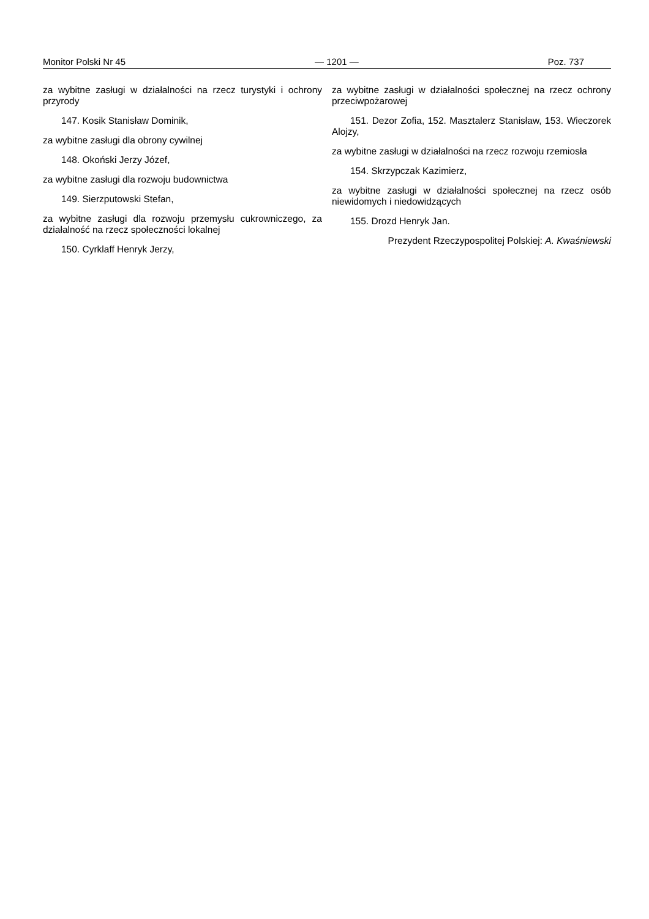Monitor Polski Nr 45 — 1201 — Poz. 737
za wybitne zasługi w działalności na rzecz turystyki i ochrony przyrody
147. Kosik Stanisław Dominik,
za wybitne zasługi dla obrony cywilnej
148. Okoński Jerzy Józef,
za wybitne zasługi dla rozwoju budownictwa
149. Sierzputowski Stefan,
za wybitne zasługi dla rozwoju przemysłu cukrowniczego, za działalność na rzecz społeczności lokalnej
150. Cyrklaff Henryk Jerzy,
za wybitne zasługi w działalności społecznej na rzecz ochrony przeciwpożarowej
151. Dezor Zofia, 152. Masztalerz Stanisław, 153. Wieczorek Alojzy,
za wybitne zasługi w działalności na rzecz rozwoju rzemiosła
154. Skrzypczak Kazimierz,
za wybitne zasługi w działalności społecznej na rzecz osób niewidomych i niedowidzących
155. Drozd Henryk Jan.
Prezydent Rzeczypospolitej Polskiej: A. Kwaśniewski